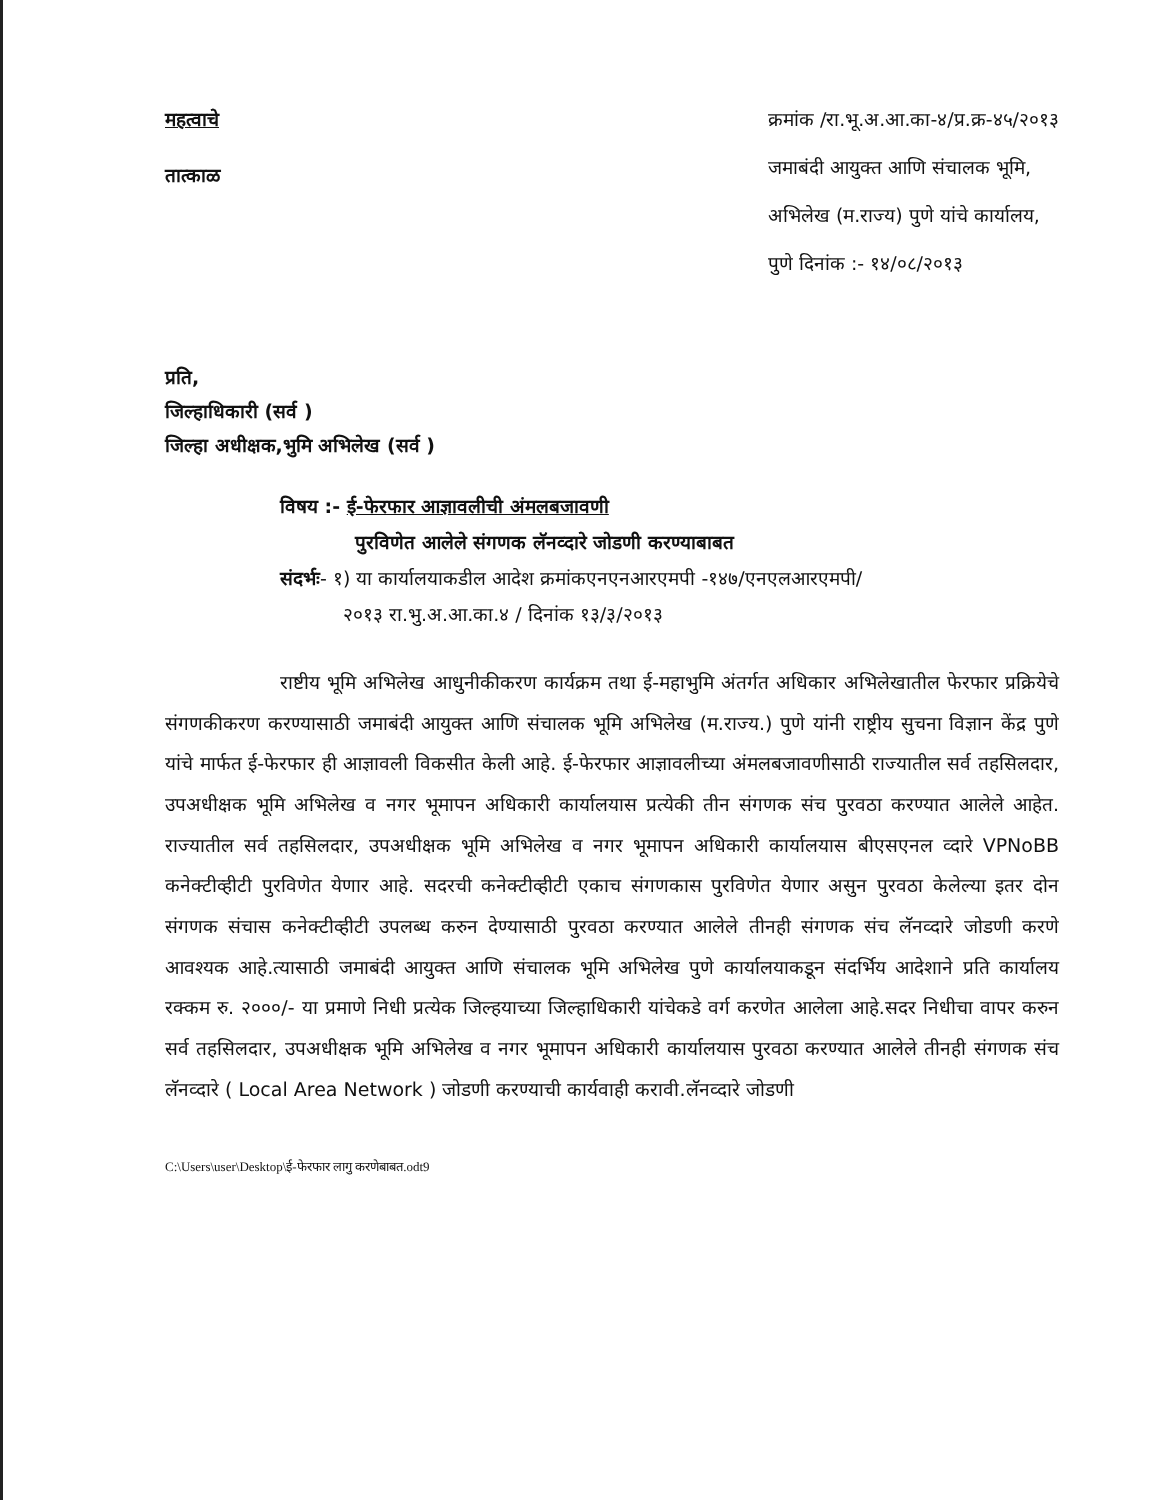महत्वाचे
तात्काळ
क्रमांक /रा.भू.अ.आ.का-४/प्र.क्र-४५/२०१३
जमाबंदी आयुक्त आणि संचालक भूमि,
अभिलेख (म.राज्य) पुणे यांचे कार्यालय,
पुणे दिनांक :- १४/०८/२०१३
प्रति,
जिल्हाधिकारी (सर्व )
जिल्हा अधीक्षक,भुमि अभिलेख (सर्व )
विषय :- ई-फेरफार आज्ञावलीची अंमलबजावणी
पुरविणेत आलेले संगणक लॅनव्दारे जोडणी करण्याबाबत
संदर्भः- १) या कार्यालयाकडील आदेश क्रमांकएनएनआरएमपी -१४७/एनएलआरएमपी/
२०१३ रा.भु.अ.आ.का.४ / दिनांक १३/३/२०१३
राष्टीय भूमि अभिलेख आधुनीकीकरण कार्यक्रम तथा ई-महाभुमि अंतर्गत अधिकार अभिलेखातील फेरफार प्रक्रियेचे संगणकीकरण करण्यासाठी जमाबंदी आयुक्त आणि संचालक भूमि अभिलेख (म.राज्य.) पुणे यांनी राष्ट्रीय सुचना विज्ञान केंद्र पुणे यांचे मार्फत ई-फेरफार ही आज्ञावली विकसीत केली आहे. ई-फेरफार आज्ञावलीच्या अंमलबजावणीसाठी राज्यातील सर्व तहसिलदार, उपअधीक्षक भूमि अभिलेख व नगर भूमापन अधिकारी कार्यालयास प्रत्येकी तीन संगणक संच पुरवठा करण्यात आलेले आहेत. राज्यातील सर्व तहसिलदार, उपअधीक्षक भूमि अभिलेख व नगर भूमापन अधिकारी कार्यालयास बीएसएनल व्दारे VPNoBB कनेक्टीव्हीटी पुरविणेत येणार आहे. सदरची कनेक्टीव्हीटी एकाच संगणकास पुरविणेत येणार असुन पुरवठा केलेल्या इतर दोन संगणक संचास कनेक्टीव्हीटी उपलब्ध करुन देण्यासाठी पुरवठा करण्यात आलेले तीनही संगणक संच लॅनव्दारे जोडणी करणे आवश्यक आहे.त्यासाठी जमाबंदी आयुक्त आणि संचालक भूमि अभिलेख पुणे कार्यालयाकडून संदर्भिय आदेशाने प्रति कार्यालय रक्कम रु. २०००/- या प्रमाणे निधी प्रत्येक जिल्हयाच्या जिल्हाधिकारी यांचेकडे वर्ग करणेत आलेला आहे.सदर निधीचा वापर करुन सर्व तहसिलदार, उपअधीक्षक भूमि अभिलेख व नगर भूमापन अधिकारी कार्यालयास पुरवठा करण्यात आलेले तीनही संगणक संच लॅनव्दारे ( Local Area Network ) जोडणी करण्याची कार्यवाही करावी.लॅनव्दारे जोडणी
C:\Users\user\Desktop\ई-फेरफार लागु करणेबाबत.odt9